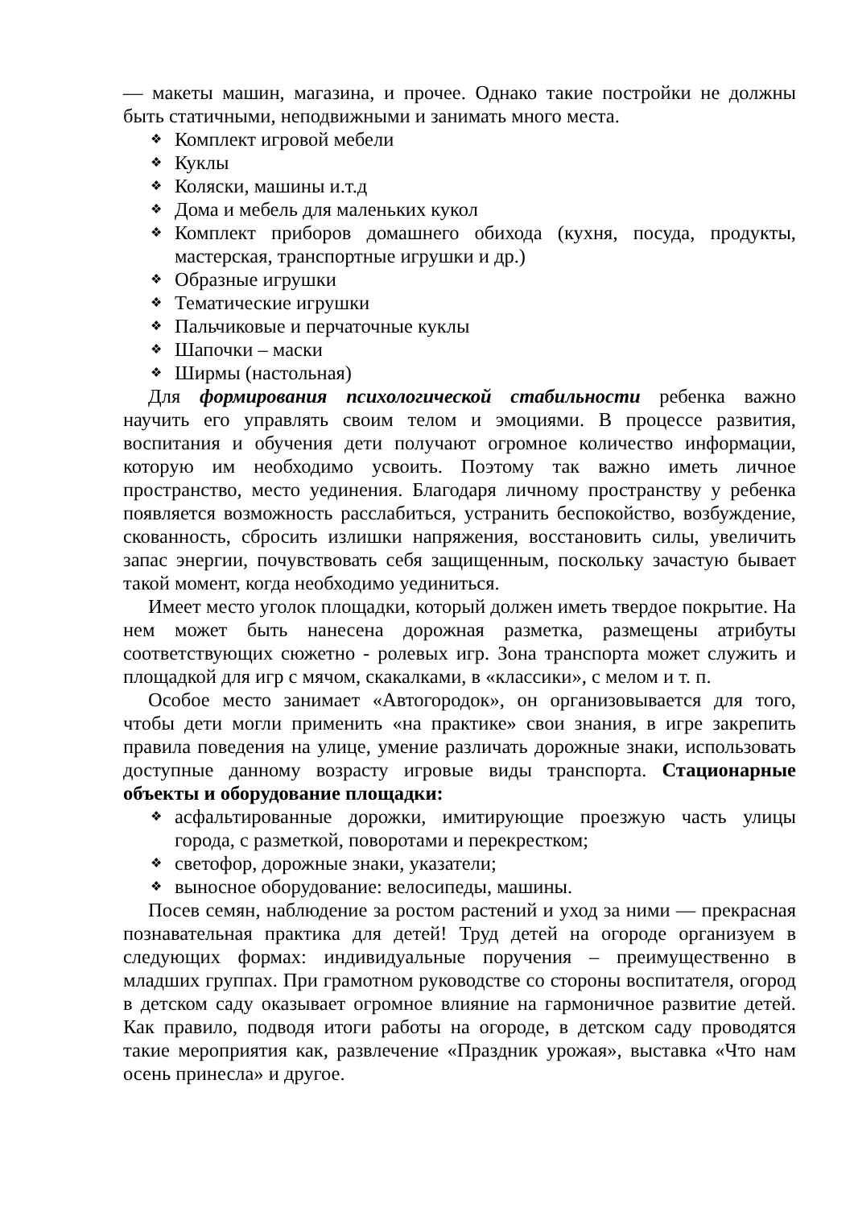— макеты машин, магазина, и прочее. Однако такие постройки не должны быть статичными, неподвижными и занимать много места.
❖ Комплект игровой мебели
❖ Куклы
❖ Коляски, машины и.т.д
❖ Дома и мебель для маленьких кукол
❖ Комплект приборов домашнего обихода (кухня, посуда, продукты, мастерская, транспортные игрушки и др.)
❖ Образные игрушки
❖ Тематические игрушки
❖ Пальчиковые и перчаточные куклы
❖ Шапочки – маски
❖ Ширмы (настольная)
Для формирования психологической стабильности ребенка важно научить его управлять своим телом и эмоциями. В процессе развития, воспитания и обучения дети получают огромное количество информации, которую им необходимо усвоить. Поэтому так важно иметь личное пространство, место уединения. Благодаря личному пространству у ребенка появляется возможность расслабиться, устранить беспокойство, возбуждение, скованность, сбросить излишки напряжения, восстановить силы, увеличить запас энергии, почувствовать себя защищенным, поскольку зачастую бывает такой момент, когда необходимо уединиться.
Имеет место уголок площадки, который должен иметь твердое покрытие. На нем может быть нанесена дорожная разметка, размещены атрибуты соответствующих сюжетно - ролевых игр. Зона транспорта может служить и площадкой для игр с мячом, скакалками, в «классики», с мелом и т. п.
Особое место занимает «Автогородок», он организовывается для того, чтобы дети могли применить «на практике» свои знания, в игре закрепить правила поведения на улице, умение различать дорожные знаки, использовать доступные данному возрасту игровые виды транспорта. Стационарные объекты и оборудование площадки:
❖ асфальтированные дорожки, имитирующие проезжую часть улицы города, с разметкой, поворотами и перекрестком;
❖ светофор, дорожные знаки, указатели;
❖ выносное оборудование: велосипеды, машины.
Посев семян, наблюдение за ростом растений и уход за ними — прекрасная познавательная практика для детей! Труд детей на огороде организуем в следующих формах: индивидуальные поручения – преимущественно в младших группах. При грамотном руководстве со стороны воспитателя, огород в детском саду оказывает огромное влияние на гармоничное развитие детей. Как правило, подводя итоги работы на огороде, в детском саду проводятся такие мероприятия как, развлечение «Праздник урожая», выставка «Что нам осень принесла» и другое.